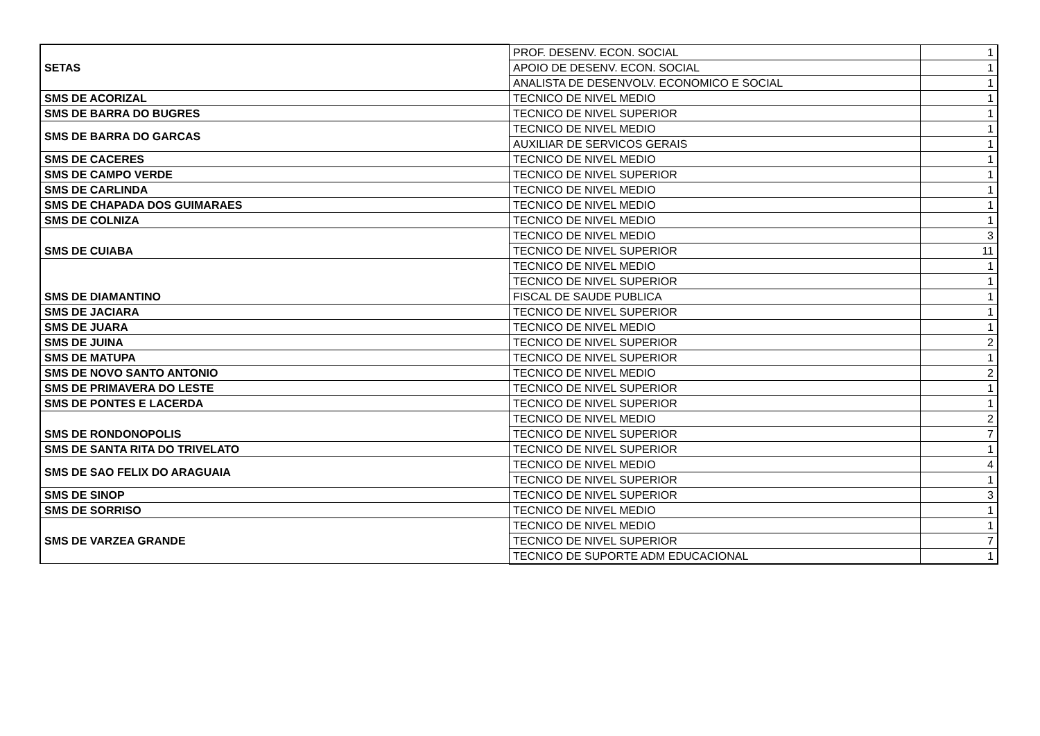| SETAS | PROF. DESENV. ECON. SOCIAL | 1 |
| | APOIO DE DESENV. ECON. SOCIAL | 1 |
| | ANALISTA DE DESENVOLV. ECONOMICO E SOCIAL | 1 |
| SMS DE ACORIZAL | TECNICO DE NIVEL MEDIO | 1 |
| SMS DE BARRA DO BUGRES | TECNICO DE NIVEL SUPERIOR | 1 |
| SMS DE BARRA DO GARCAS | TECNICO DE NIVEL MEDIO | 1 |
| | AUXILIAR DE SERVICOS GERAIS | 1 |
| SMS DE CACERES | TECNICO DE NIVEL MEDIO | 1 |
| SMS DE CAMPO VERDE | TECNICO DE NIVEL SUPERIOR | 1 |
| SMS DE CARLINDA | TECNICO DE NIVEL MEDIO | 1 |
| SMS DE CHAPADA DOS GUIMARAES | TECNICO DE NIVEL MEDIO | 1 |
| SMS DE COLNIZA | TECNICO DE NIVEL MEDIO | 1 |
| SMS DE CUIABA | TECNICO DE NIVEL MEDIO | 3 |
| | TECNICO DE NIVEL SUPERIOR | 11 |
| SMS DE DIAMANTINO | TECNICO DE NIVEL MEDIO | 1 |
| | TECNICO DE NIVEL SUPERIOR | 1 |
| | FISCAL DE SAUDE PUBLICA | 1 |
| SMS DE JACIARA | TECNICO DE NIVEL SUPERIOR | 1 |
| SMS DE JUARA | TECNICO DE NIVEL MEDIO | 1 |
| SMS DE JUINA | TECNICO DE NIVEL SUPERIOR | 2 |
| SMS DE MATUPA | TECNICO DE NIVEL SUPERIOR | 1 |
| SMS DE NOVO SANTO ANTONIO | TECNICO DE NIVEL MEDIO | 2 |
| SMS DE PRIMAVERA DO LESTE | TECNICO DE NIVEL SUPERIOR | 1 |
| SMS DE PONTES E LACERDA | TECNICO DE NIVEL SUPERIOR | 1 |
| SMS DE RONDONOPOLIS | TECNICO DE NIVEL MEDIO | 2 |
| | TECNICO DE NIVEL SUPERIOR | 7 |
| SMS DE SANTA RITA DO TRIVELATO | TECNICO DE NIVEL SUPERIOR | 1 |
| SMS DE SAO FELIX DO ARAGUAIA | TECNICO DE NIVEL MEDIO | 4 |
| | TECNICO DE NIVEL SUPERIOR | 1 |
| SMS DE SINOP | TECNICO DE NIVEL SUPERIOR | 3 |
| SMS DE SORRISO | TECNICO DE NIVEL MEDIO | 1 |
| SMS DE VARZEA GRANDE | TECNICO DE NIVEL MEDIO | 1 |
| | TECNICO DE NIVEL SUPERIOR | 7 |
| | TECNICO DE SUPORTE ADM EDUCACIONAL | 1 |